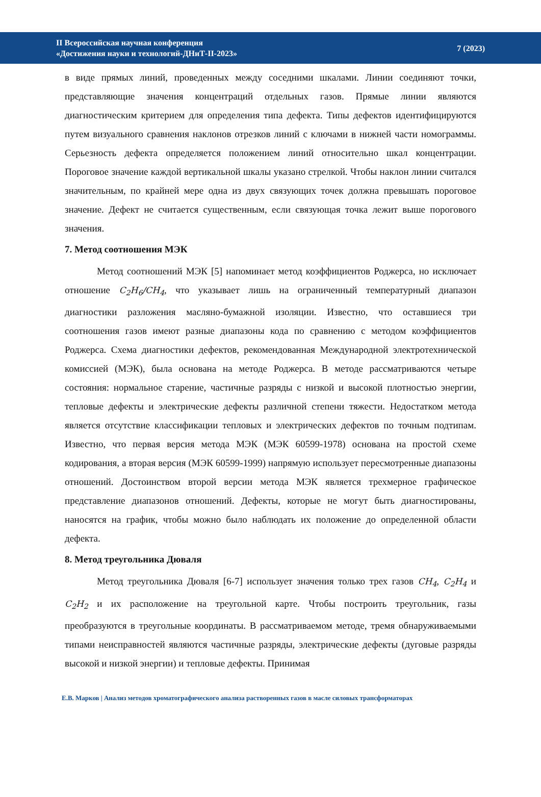II Всероссийская научная конференция
«Достижения науки и технологий-ДНиТ-II-2023»
7 (2023)
в виде прямых линий, проведенных между соседними шкалами. Линии соединяют точки, представляющие значения концентраций отдельных газов. Прямые линии являются диагностическим критерием для определения типа дефекта. Типы дефектов идентифицируются путем визуального сравнения наклонов отрезков линий с ключами в нижней части номограммы. Серьезность дефекта определяется положением линий относительно шкал концентрации. Пороговое значение каждой вертикальной шкалы указано стрелкой. Чтобы наклон линии считался значительным, по крайней мере одна из двух связующих точек должна превышать пороговое значение. Дефект не считается существенным, если связующая точка лежит выше порогового значения.
7. Метод соотношения МЭК
Метод соотношений МЭК [5] напоминает метод коэффициентов Роджерса, но исключает отношение C<sub>2</sub>H<sub>6</sub>/CH<sub>4</sub>, что указывает лишь на ограниченный температурный диапазон диагностики разложения масляно-бумажной изоляции. Известно, что оставшиеся три соотношения газов имеют разные диапазоны кода по сравнению с методом коэффициентов Роджерса. Схема диагностики дефектов, рекомендованная Международной электротехнической комиссией (МЭК), была основана на методе Роджерса. В методе рассматриваются четыре состояния: нормальное старение, частичные разряды с низкой и высокой плотностью энергии, тепловые дефекты и электрические дефекты различной степени тяжести. Недостатком метода является отсутствие классификации тепловых и электрических дефектов по точным подтипам. Известно, что первая версия метода МЭК (МЭК 60599-1978) основана на простой схеме кодирования, а вторая версия (МЭК 60599-1999) напрямую использует пересмотренные диапазоны отношений. Достоинством второй версии метода МЭК является трехмерное графическое представление диапазонов отношений. Дефекты, которые не могут быть диагностированы, наносятся на график, чтобы можно было наблюдать их положение до определенной области дефекта.
8. Метод треугольника Дюваля
Метод треугольника Дюваля [6-7] использует значения только трех газов CH<sub>4</sub>, C<sub>2</sub>H<sub>4</sub> и C<sub>2</sub>H<sub>2</sub> и их расположение на треугольной карте. Чтобы построить треугольник, газы преобразуются в треугольные координаты. В рассматриваемом методе, тремя обнаруживаемыми типами неисправностей являются частичные разряды, электрические дефекты (дуговые разряды высокой и низкой энергии) и тепловые дефекты. Принимая
Е.В. Марков | Анализ методов хроматографического анализа растворенных газов в масле силовых трансформаторах